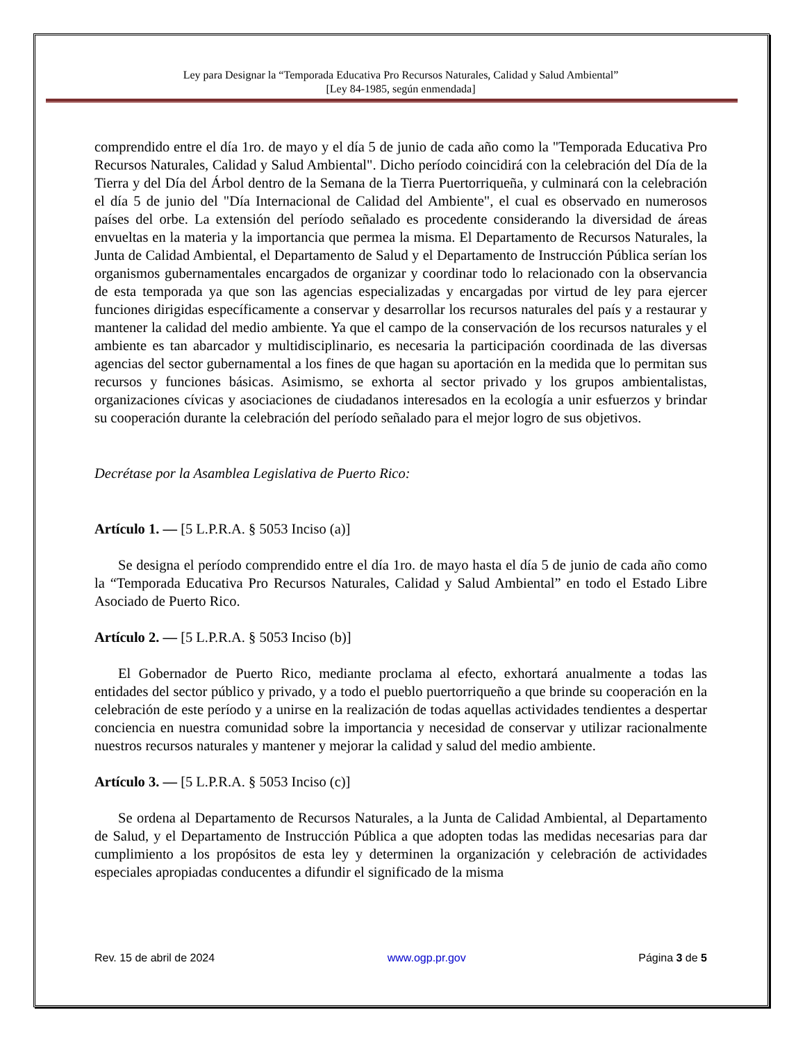Ley para Designar la “Temporada Educativa Pro Recursos Naturales, Calidad y Salud Ambiental”
[Ley 84-1985, según enmendada]
comprendido entre el día 1ro. de mayo y el día 5 de junio de cada año como la "Temporada Educativa Pro Recursos Naturales, Calidad y Salud Ambiental". Dicho período coincidirá con la celebración del Día de la Tierra y del Día del Árbol dentro de la Semana de la Tierra Puertorriqueña, y culminará con la celebración el día 5 de junio del "Día Internacional de Calidad del Ambiente", el cual es observado en numerosos países del orbe. La extensión del período señalado es procedente considerando la diversidad de áreas envueltas en la materia y la importancia que permea la misma. El Departamento de Recursos Naturales, la Junta de Calidad Ambiental, el Departamento de Salud y el Departamento de Instrucción Pública serían los organismos gubernamentales encargados de organizar y coordinar todo lo relacionado con la observancia de esta temporada ya que son las agencias especializadas y encargadas por virtud de ley para ejercer funciones dirigidas específicamente a conservar y desarrollar los recursos naturales del país y a restaurar y mantener la calidad del medio ambiente. Ya que el campo de la conservación de los recursos naturales y el ambiente es tan abarcador y multidisciplinario, es necesaria la participación coordinada de las diversas agencias del sector gubernamental a los fines de que hagan su aportación en la medida que lo permitan sus recursos y funciones básicas. Asimismo, se exhorta al sector privado y los grupos ambientalistas, organizaciones cívicas y asociaciones de ciudadanos interesados en la ecología a unir esfuerzos y brindar su cooperación durante la celebración del período señalado para el mejor logro de sus objetivos.
Decrétase por la Asamblea Legislativa de Puerto Rico:
Artículo 1. — [5 L.P.R.A. § 5053 Inciso (a)]
Se designa el período comprendido entre el día 1ro. de mayo hasta el día 5 de junio de cada año como la “Temporada Educativa Pro Recursos Naturales, Calidad y Salud Ambiental” en todo el Estado Libre Asociado de Puerto Rico.
Artículo 2. — [5 L.P.R.A. § 5053 Inciso (b)]
El Gobernador de Puerto Rico, mediante proclama al efecto, exhortará anualmente a todas las entidades del sector público y privado, y a todo el pueblo puertorriqueño a que brinde su cooperación en la celebración de este período y a unirse en la realización de todas aquellas actividades tendientes a despertar conciencia en nuestra comunidad sobre la importancia y necesidad de conservar y utilizar racionalmente nuestros recursos naturales y mantener y mejorar la calidad y salud del medio ambiente.
Artículo 3. — [5 L.P.R.A. § 5053 Inciso (c)]
Se ordena al Departamento de Recursos Naturales, a la Junta de Calidad Ambiental, al Departamento de Salud, y el Departamento de Instrucción Pública a que adopten todas las medidas necesarias para dar cumplimiento a los propósitos de esta ley y determinen la organización y celebración de actividades especiales apropiadas conducentes a difundir el significado de la misma
Rev. 15 de abril de 2024 www.ogp.pr.gov Página 3 de 5